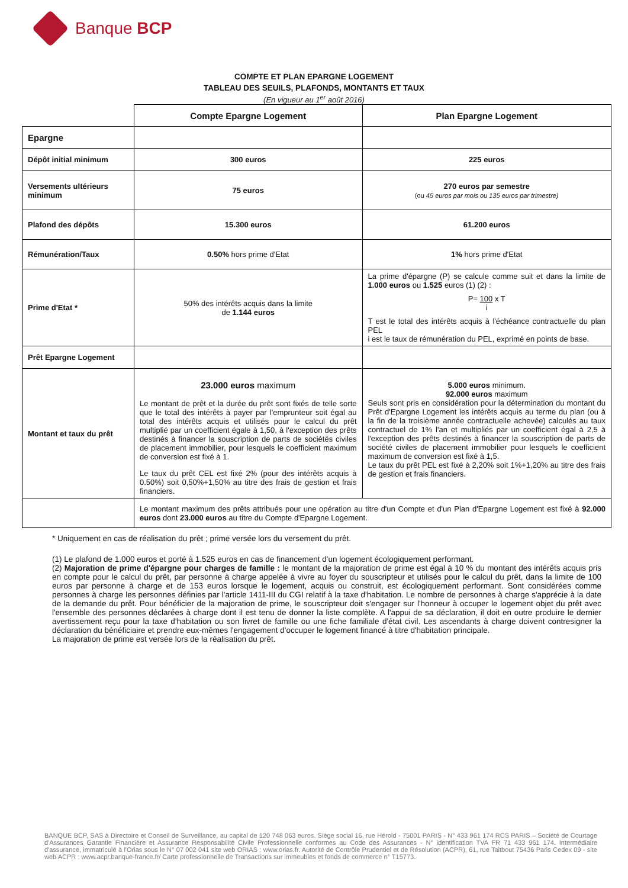Banque BCP
COMPTE ET PLAN EPARGNE LOGEMENT
TABLEAU DES SEUILS, PLAFONDS, MONTANTS ET TAUX
(En vigueur au 1<sup>er</sup> août 2016)
| | Compte Epargne Logement | Plan Epargne Logement |
| Epargne | | |
| Dépôt initial minimum | 300 euros | 225 euros |
| Versements ultérieurs minimum | 75 euros | 270 euros par semestre (ou 45 euros par mois ou 135 euros par trimestre) |
| Plafond des dépôts | 15.300 euros | 61.200 euros |
| Rémunération/Taux | 0.50% hors prime d'Etat | 1% hors prime d'Etat |
| Prime d'Etat * | 50% des intérêts acquis dans la limite de 1.144 euros | La prime d'épargne (P) se calcule comme suit et dans la limite de 1.000 euros ou 1.525 euros (1) (2) : P= 100 x T i T est le total des intérêts acquis à l'échéance contractuelle du plan PEL i est le taux de rémunération du PEL, exprimé en points de base. |
| Prêt Epargne Logement | | |
| Montant et taux du prêt | 23.000 euros maximum Le montant de prêt et la durée du prêt sont fixés de telle sorte que le total des intérêts à payer par l'emprunteur soit égal au total des intérêts acquis et utilisés pour le calcul du prêt multiplié par un coefficient égale à 1,50, à l'exception des prêts destinés à financer la souscription de parts de sociétés civiles de placement immobilier, pour lesquels le coefficient maximum de conversion est fixé à 1. Le taux du prêt CEL est fixé 2% (pour des intérêts acquis à 0.50%) soit 0,50%+1,50% au titre des frais de gestion et frais financiers. | 5.000 euros minimum. 92.000 euros maximum Seuls sont pris en considération pour la détermination du montant du Prêt d'Epargne Logement les intérêts acquis au terme du plan (ou à la fin de la troisième année contractuelle achevée) calculés au taux contractuel de 1% l'an et multipliés par un coefficient égal à 2,5 à l'exception des prêts destinés à financer la souscription de parts de société civiles de placement immobilier pour lesquels le coefficient maximum de conversion est fixé à 1,5. Le taux du prêt PEL est fixé à 2,20% soit 1%+1,20% au titre des frais de gestion et frais financiers. |
| | Le montant maximum des prêts attribués pour une opération au titre d'un Compte et d'un Plan d'Epargne Logement est fixé à 92.000 euros dont 23.000 euros au titre du Compte d'Epargne Logement. | |
* Uniquement en cas de réalisation du prêt ; prime versée lors du versement du prêt.
(1) Le plafond de 1.000 euros et porté à 1.525 euros en cas de financement d'un logement écologiquement performant.
(2) Majoration de prime d'épargne pour charges de famille : le montant de la majoration de prime est égal à 10 % du montant des intérêts acquis pris en compte pour le calcul du prêt, par personne à charge appelée à vivre au foyer du souscripteur et utilisés pour le calcul du prêt, dans la limite de 100 euros par personne à charge et de 153 euros lorsque le logement, acquis ou construit, est écologiquement performant. Sont considérées comme personnes à charge les personnes définies par l'article 1411-III du CGI relatif à la taxe d'habitation. Le nombre de personnes à charge s'apprécie à la date de la demande du prêt. Pour bénéficier de la majoration de prime, le souscripteur doit s'engager sur l'honneur à occuper le logement objet du prêt avec l'ensemble des personnes déclarées à charge dont il est tenu de donner la liste complète. A l'appui de sa déclaration, il doit en outre produire le dernier avertissement reçu pour la taxe d'habitation ou son livret de famille ou une fiche familiale d'état civil. Les ascendants à charge doivent contresigner la déclaration du bénéficiaire et prendre eux-mêmes l'engagement d'occuper le logement financé à titre d'habitation principale.
La majoration de prime est versée lors de la réalisation du prêt.
BANQUE BCP, SAS à Directoire et Conseil de Surveillance, au capital de 120 748 063 euros. Siège social 16, rue Hérold - 75001 PARIS - N° 433 961 174 RCS PARIS – Société de Courtage d'Assurances Garantie Financière et Assurance Responsabilité Civile Professionnelle conformes au Code des Assurances - N° identification TVA FR 71 433 961 174. Intermédiaire d'assurance, immatriculé à l'Orias sous le N° 07 002 041 site web ORIAS : www.orias.fr. Autorité de Contrôle Prudentiel et de Résolution (ACPR), 61, rue Taitbout 75436 Paris Cedex 09 - site web ACPR : www.acpr.banque-france.fr/ Carte professionnelle de Transactions sur immeubles et fonds de commerce n° T15773.